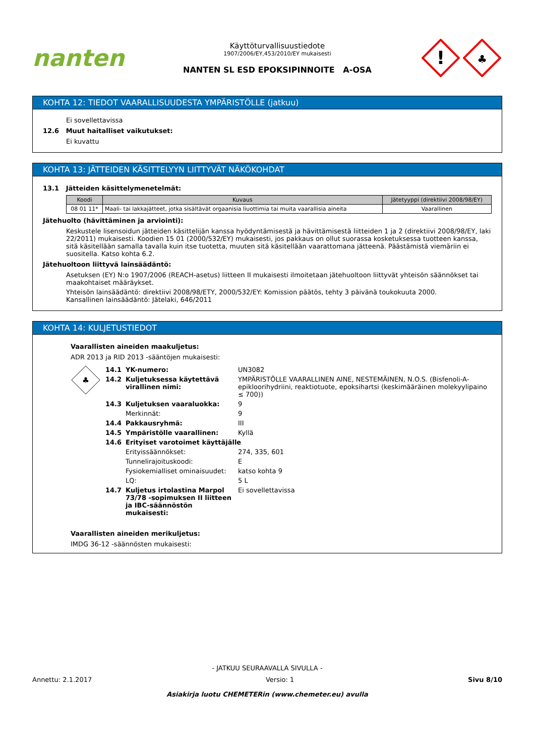nanten
Käyttöturvallisuustiedote
1907/2006/EY,453/2010/EY mukaisesti
NANTEN SL ESD EPOKSIPINNOITE A-OSA
!
♣
KOHTA 12: TIEDOT VAARALLISUUDESTA YMPÄRISTÖLLE (jatkuu)
Ei sovellettavissa
12.6 Muut haitalliset vaikutukset:
Ei kuvattu
KOHTA 13: JÄTTEIDEN KÄSITTELYYN LIITTYVÄT NÄKÖKOHDAT
13.1 Jätteiden käsittelymenetelmät:
| Koodi | Kuvaus | Jätetyyppi (direktiivi 2008/98/EY) |
| --- | --- | --- |
| 08 01 11* | Maali- tai lakkajätteet, jotka sisältävät orgaanisia liuottimia tai muita vaarallisia aineita | Vaarallinen |
Jätehuolto (hävittäminen ja arviointi):
Keskustele lisensoidun jätteiden käsittelijän kanssa hyödyntämisestä ja hävittämisestä liitteiden 1 ja 2 (direktiivi 2008/98/EY, laki 22/2011) mukaisesti. Koodien 15 01 (2000/532/EY) mukaisesti, jos pakkaus on ollut suorassa kosketuksessa tuotteen kanssa, sitä käsitellään samalla tavalla kuin itse tuotetta, muuten sitä käsitellään vaarattomana jätteenä. Päästämistä viemäriin ei suositella. Katso kohta 6.2.
Jätehuoltoon liittyvä lainsäädäntö:
Asetuksen (EY) N:o 1907/2006 (REACH-asetus) liitteen II mukaisesti ilmoitetaan jätehuoltoon liittyvät yhteisön säännökset tai maakohtaiset määräykset.
Yhteisön lainsäädäntö: direktiivi 2008/98/ETY, 2000/532/EY: Komission päätös, tehty 3 päivänä toukokuuta 2000.
Kansallinen lainsäädäntö: Jätelaki, 646/2011
KOHTA 14: KULJETUSTIEDOT
Vaarallisten aineiden maakuljetus:
ADR 2013 ja RID 2013 -sääntöjen mukaisesti:
♣
| 14.1 | YK-numero: | UN3082 |
| 14.2 | Kuljetuksessa käytettävä virallinen nimi: | YMPÄRISTÖLLE VAARALLINEN AINE, NESTEMÄINEN, N.O.S. (Bisfenoli-A-epikloorihydriini, reaktiotuote, epoksihartsi (keskimääräinen molekyylipaino ≤ 700)) |
| 14.3 | Kuljetuksen vaaraluokka: | 9 |
| | Merkinnät: | 9 |
| 14.4 | Pakkausryhmä: | III |
| 14.5 | Ympäristölle vaarallinen: | Kyllä |
| 14.6 | Erityiset varotoimet käyttäjälle | |
| | Erityissäännökset: | 274, 335, 601 |
| | Tunnelirajoituskoodi: | E |
| | Fysiokemialliset ominaisuudet: | katso kohta 9 |
| | LQ: | 5 L |
| 14.7 | Kuljetus irtolastina Marpol 73/78 -sopimuksen II liitteen ja IBC-säännöstön mukaisesti: | Ei sovellettavissa |
Vaarallisten aineiden merikuljetus:
IMDG 36-12 -säännösten mukaisesti:
- JATKUU SEURAAVALLA SIVULLA -
Annettu: 2.1.2017 Versio: 1 Sivu 8/10
Asiakirja luotu CHEMETERin (www.chemeter.eu) avulla